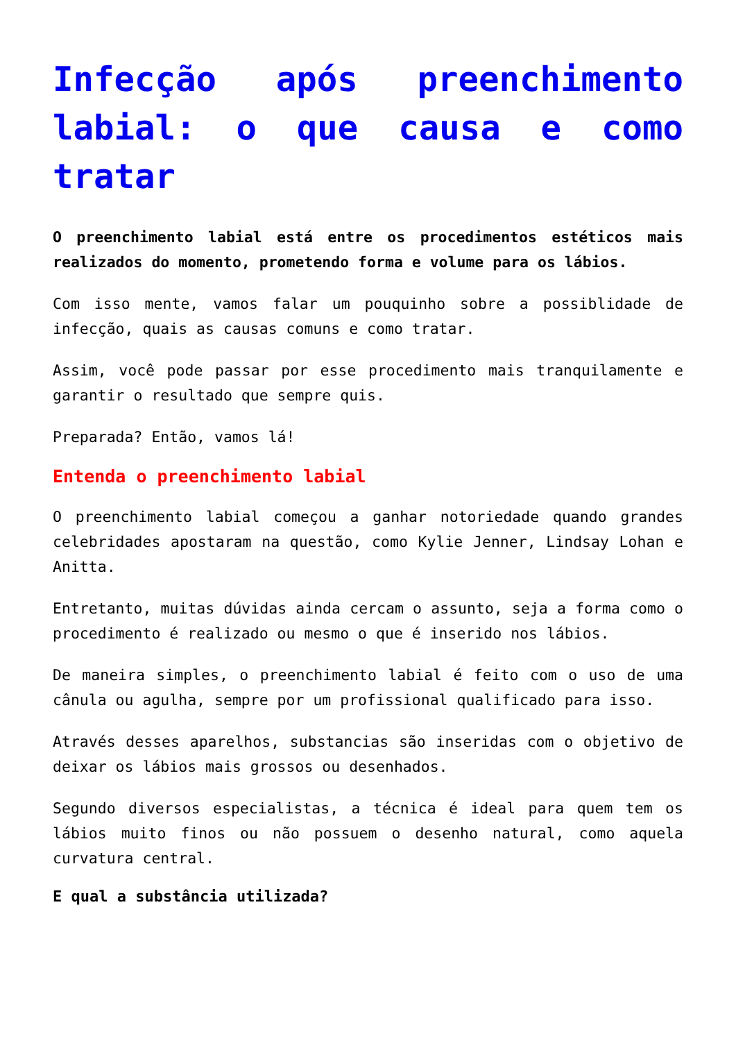Infecção após preenchimento labial: o que causa e como tratar
O preenchimento labial está entre os procedimentos estéticos mais realizados do momento, prometendo forma e volume para os lábios.
Com isso mente, vamos falar um pouquinho sobre a possiblidade de infecção, quais as causas comuns e como tratar.
Assim, você pode passar por esse procedimento mais tranquilamente e garantir o resultado que sempre quis.
Preparada? Então, vamos lá!
Entenda o preenchimento labial
O preenchimento labial começou a ganhar notoriedade quando grandes celebridades apostaram na questão, como Kylie Jenner, Lindsay Lohan e Anitta.
Entretanto, muitas dúvidas ainda cercam o assunto, seja a forma como o procedimento é realizado ou mesmo o que é inserido nos lábios.
De maneira simples, o preenchimento labial é feito com o uso de uma cânula ou agulha, sempre por um profissional qualificado para isso.
Através desses aparelhos, substancias são inseridas com o objetivo de deixar os lábios mais grossos ou desenhados.
Segundo diversos especialistas, a técnica é ideal para quem tem os lábios muito finos ou não possuem o desenho natural, como aquela curvatura central.
E qual a substância utilizada?